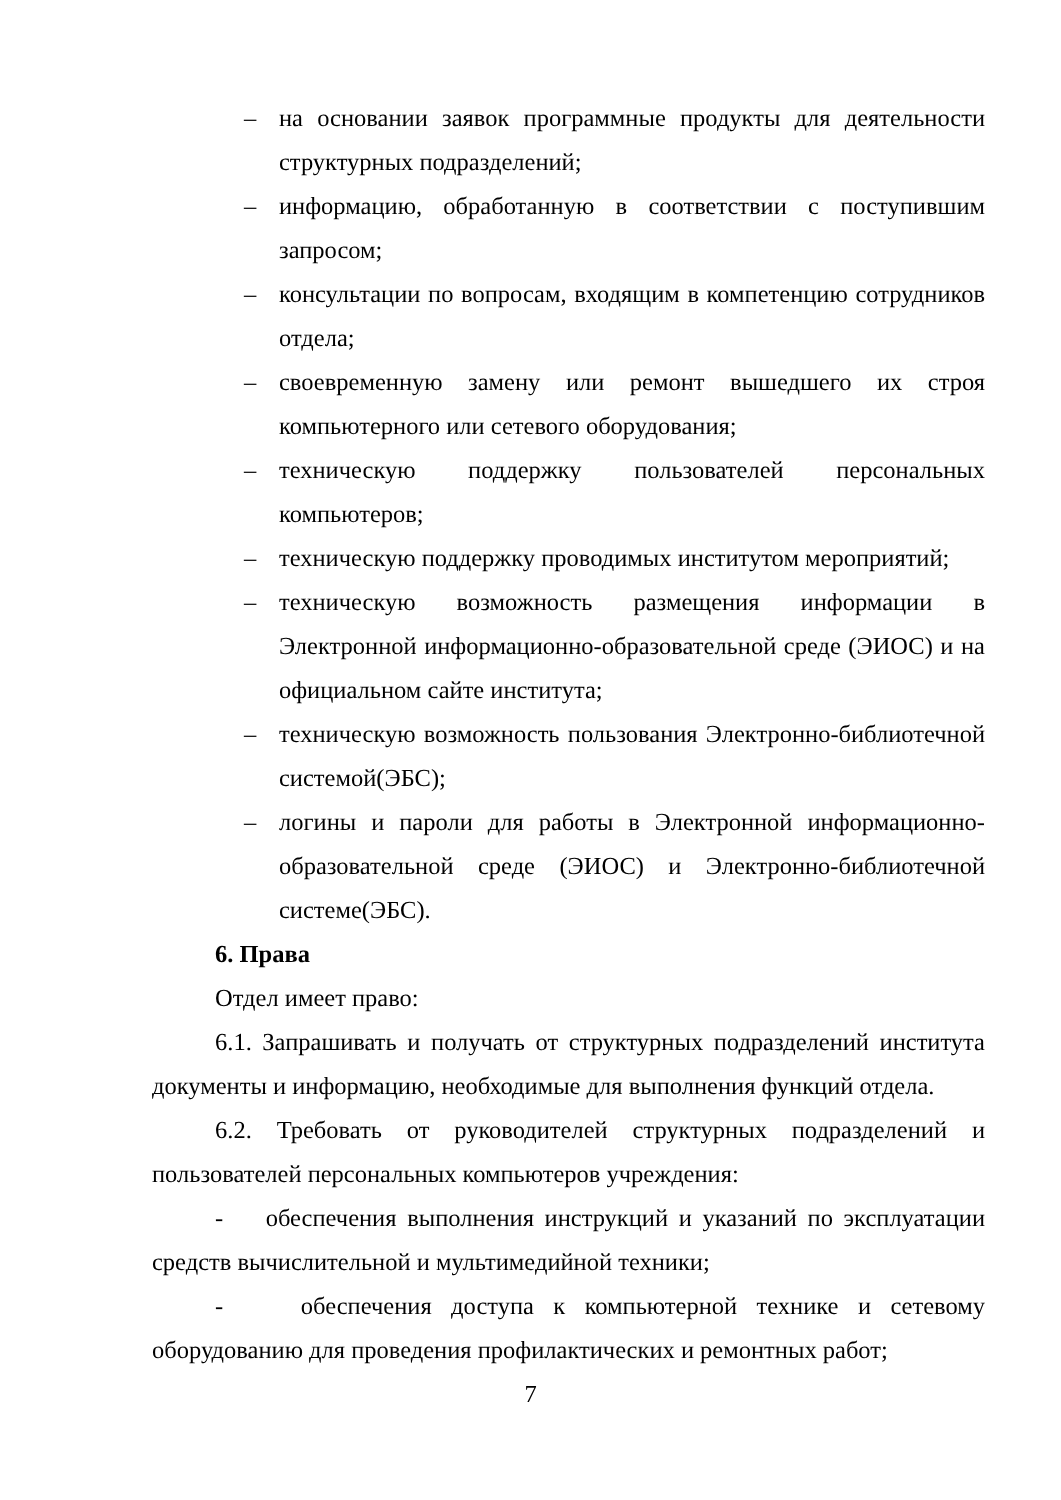– на основании заявок программные продукты для деятельности структурных подразделений;
– информацию, обработанную в соответствии с поступившим запросом;
– консультации по вопросам, входящим в компетенцию сотрудников отдела;
– своевременную замену или ремонт вышедшего их строя компьютерного или сетевого оборудования;
– техническую поддержку пользователей персональных компьютеров;
– техническую поддержку проводимых институтом мероприятий;
– техническую возможность размещения информации в Электронной информационно-образовательной среде (ЭИОС) и на официальном сайте института;
– техническую возможность пользования Электронно-библиотечной системой(ЭБС);
– логины и пароли для работы в Электронной информационно-образовательной среде (ЭИОС) и Электронно-библиотечной системе(ЭБС).
6. Права
Отдел имеет право:
6.1. Запрашивать и получать от структурных подразделений института документы и информацию, необходимые для выполнения функций отдела.
6.2. Требовать от руководителей структурных подразделений и пользователей персональных компьютеров учреждения:
- обеспечения выполнения инструкций и указаний по эксплуатации средств вычислительной и мультимедийной техники;
- обеспечения доступа к компьютерной технике и сетевому оборудованию для проведения профилактических и ремонтных работ;
7